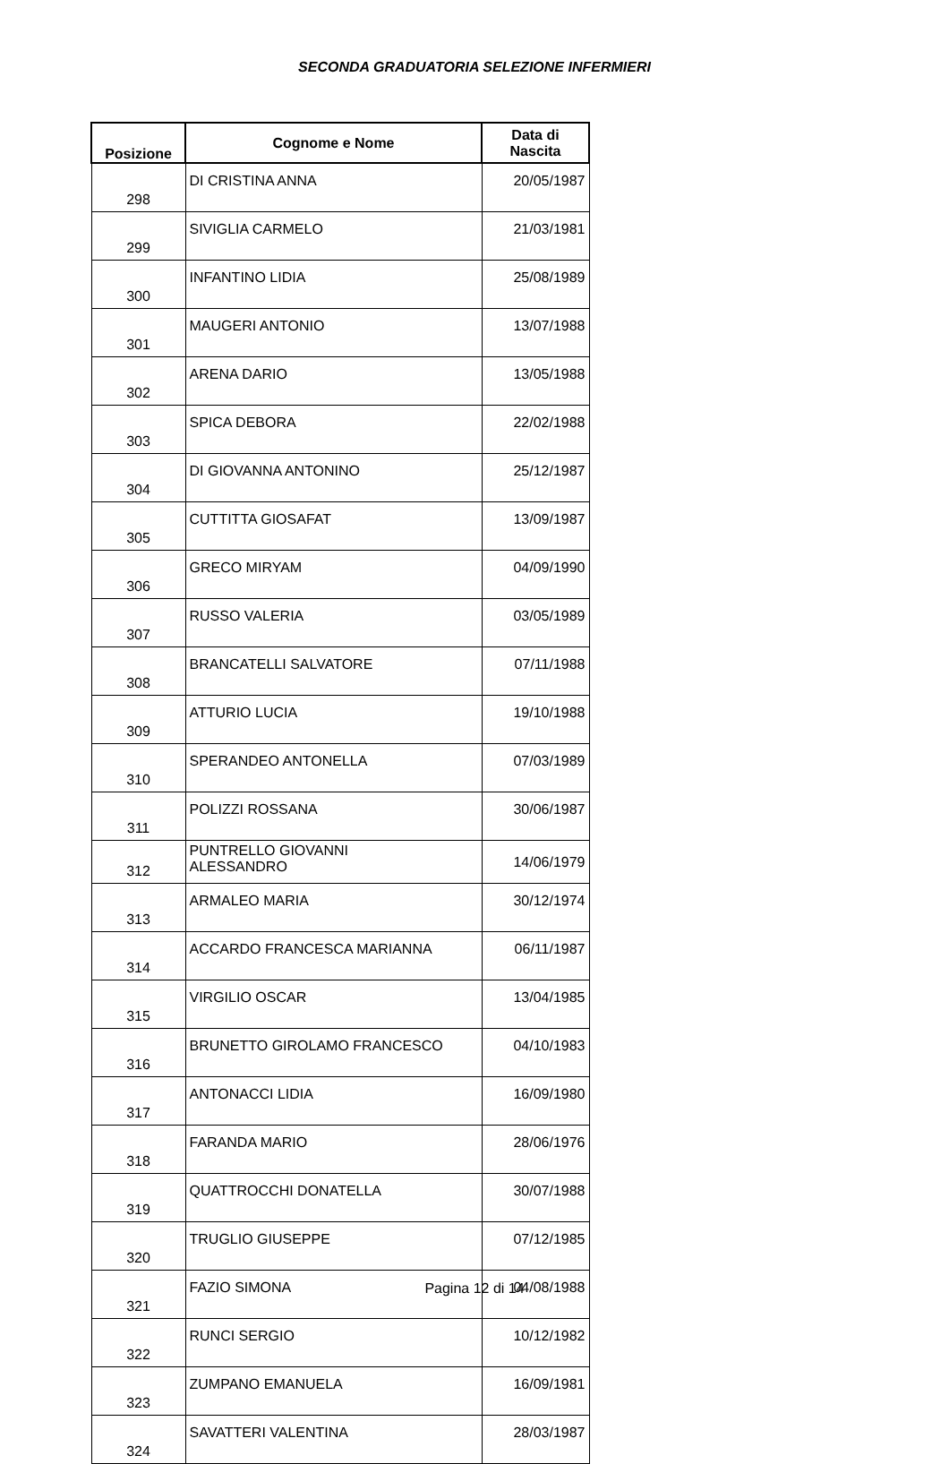SECONDA GRADUATORIA SELEZIONE INFERMIERI
| Posizione | Cognome e Nome | Data di Nascita |
| --- | --- | --- |
| 298 | DI CRISTINA ANNA | 20/05/1987 |
| 299 | SIVIGLIA CARMELO | 21/03/1981 |
| 300 | INFANTINO LIDIA | 25/08/1989 |
| 301 | MAUGERI ANTONIO | 13/07/1988 |
| 302 | ARENA DARIO | 13/05/1988 |
| 303 | SPICA DEBORA | 22/02/1988 |
| 304 | DI GIOVANNA ANTONINO | 25/12/1987 |
| 305 | CUTTITTA GIOSAFAT | 13/09/1987 |
| 306 | GRECO MIRYAM | 04/09/1990 |
| 307 | RUSSO VALERIA | 03/05/1989 |
| 308 | BRANCATELLI SALVATORE | 07/11/1988 |
| 309 | ATTURIO LUCIA | 19/10/1988 |
| 310 | SPERANDEO ANTONELLA | 07/03/1989 |
| 311 | POLIZZI ROSSANA | 30/06/1987 |
| 312 | PUNTRELLO GIOVANNI ALESSANDRO | 14/06/1979 |
| 313 | ARMALEO MARIA | 30/12/1974 |
| 314 | ACCARDO FRANCESCA MARIANNA | 06/11/1987 |
| 315 | VIRGILIO OSCAR | 13/04/1985 |
| 316 | BRUNETTO GIROLAMO FRANCESCO | 04/10/1983 |
| 317 | ANTONACCI LIDIA | 16/09/1980 |
| 318 | FARANDA MARIO | 28/06/1976 |
| 319 | QUATTROCCHI DONATELLA | 30/07/1988 |
| 320 | TRUGLIO GIUSEPPE | 07/12/1985 |
| 321 | FAZIO SIMONA | 04/08/1988 |
| 322 | RUNCI SERGIO | 10/12/1982 |
| 323 | ZUMPANO EMANUELA | 16/09/1981 |
| 324 | SAVATTERI VALENTINA | 28/03/1987 |
Pagina 12 di 14